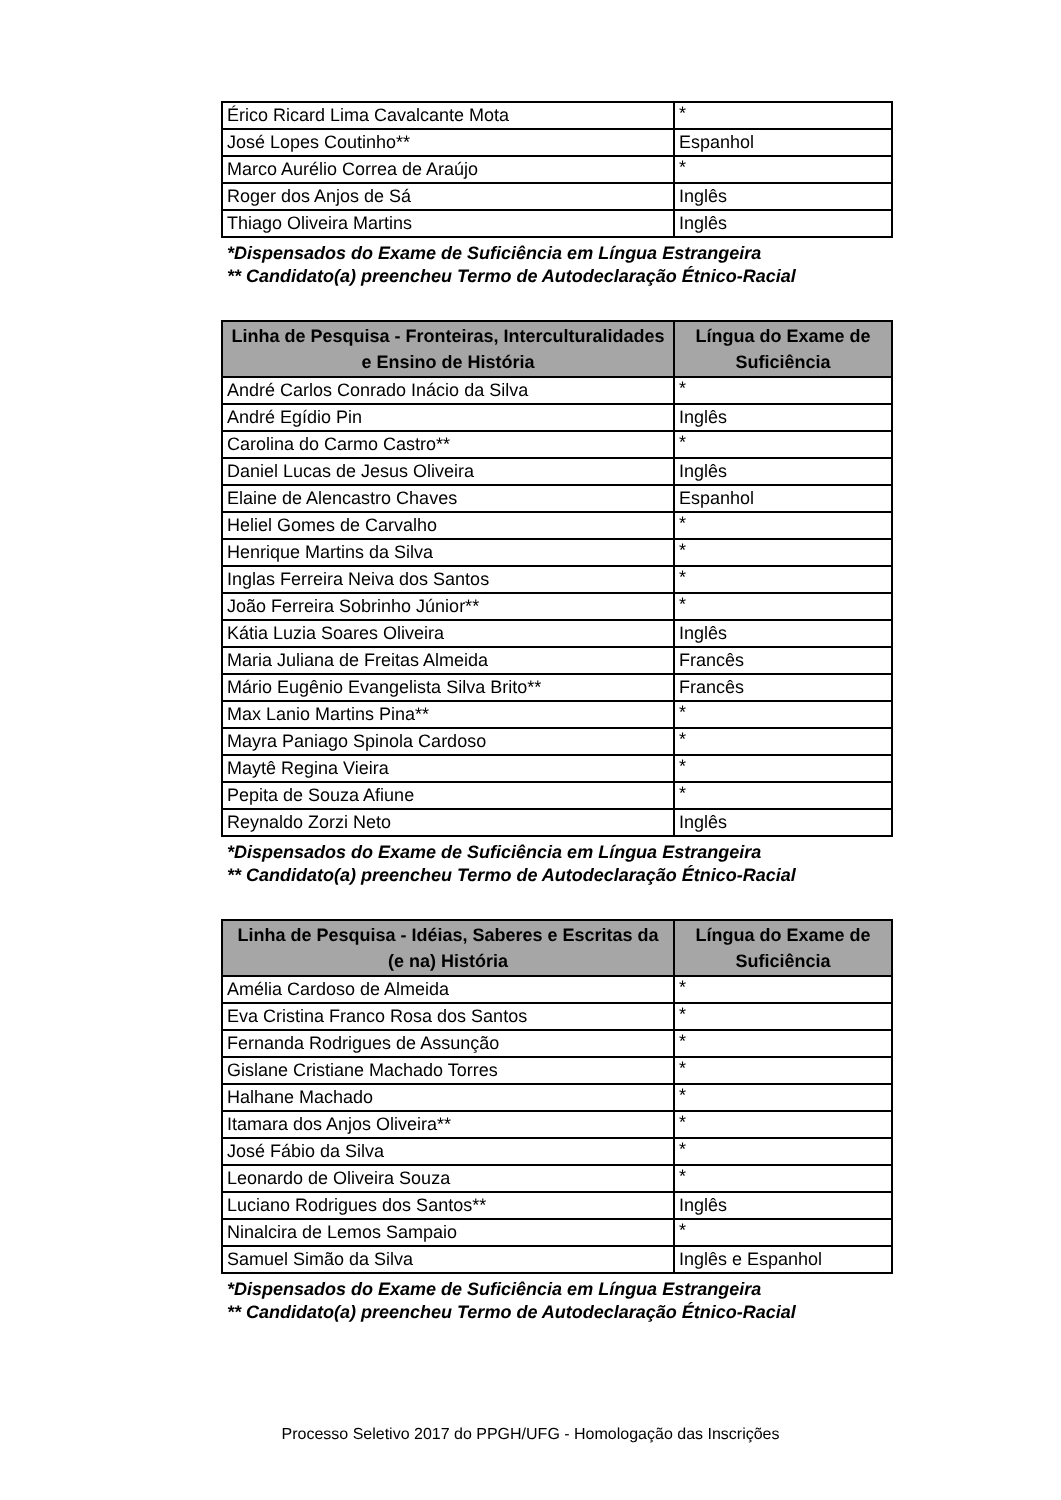| Érico Ricard Lima Cavalcante Mota | * |
| José Lopes Coutinho** | Espanhol |
| Marco Aurélio Correa de Araújo | * |
| Roger dos Anjos de Sá | Inglês |
| Thiago Oliveira Martins | Inglês |
*Dispensados do Exame de Suficiência em Língua Estrangeira
** Candidato(a) preencheu Termo de Autodeclaração Étnico-Racial
| Linha de Pesquisa - Fronteiras, Interculturalidades e Ensino de História | Língua do Exame de Suficiência |
| --- | --- |
| André Carlos Conrado Inácio da Silva | * |
| André Egídio Pin | Inglês |
| Carolina do Carmo Castro** | * |
| Daniel Lucas de Jesus Oliveira | Inglês |
| Elaine de Alencastro Chaves | Espanhol |
| Heliel Gomes de Carvalho | * |
| Henrique Martins da Silva | * |
| Inglas Ferreira Neiva dos Santos | * |
| João Ferreira Sobrinho Júnior** | * |
| Kátia Luzia Soares Oliveira | Inglês |
| Maria Juliana de Freitas Almeida | Francês |
| Mário Eugênio Evangelista Silva Brito** | Francês |
| Max Lanio Martins Pina** | * |
| Mayra Paniago Spinola Cardoso | * |
| Maytê Regina Vieira | * |
| Pepita de Souza Afiune | * |
| Reynaldo Zorzi Neto | Inglês |
*Dispensados do Exame de Suficiência em Língua Estrangeira
** Candidato(a) preencheu Termo de Autodeclaração Étnico-Racial
| Linha de Pesquisa - Idéias, Saberes e Escritas da (e na) História | Língua do Exame de Suficiência |
| --- | --- |
| Amélia Cardoso de Almeida | * |
| Eva Cristina Franco Rosa dos Santos | * |
| Fernanda Rodrigues de Assunção | * |
| Gislane Cristiane Machado Torres | * |
| Halhane Machado | * |
| Itamara dos Anjos Oliveira** | * |
| José Fábio da Silva | * |
| Leonardo de Oliveira Souza | * |
| Luciano Rodrigues dos Santos** | Inglês |
| Ninalcira de Lemos Sampaio | * |
| Samuel Simão da Silva | Inglês e Espanhol |
*Dispensados do Exame de Suficiência em Língua Estrangeira
** Candidato(a) preencheu Termo de Autodeclaração Étnico-Racial
Processo Seletivo 2017 do PPGH/UFG - Homologação das Inscrições